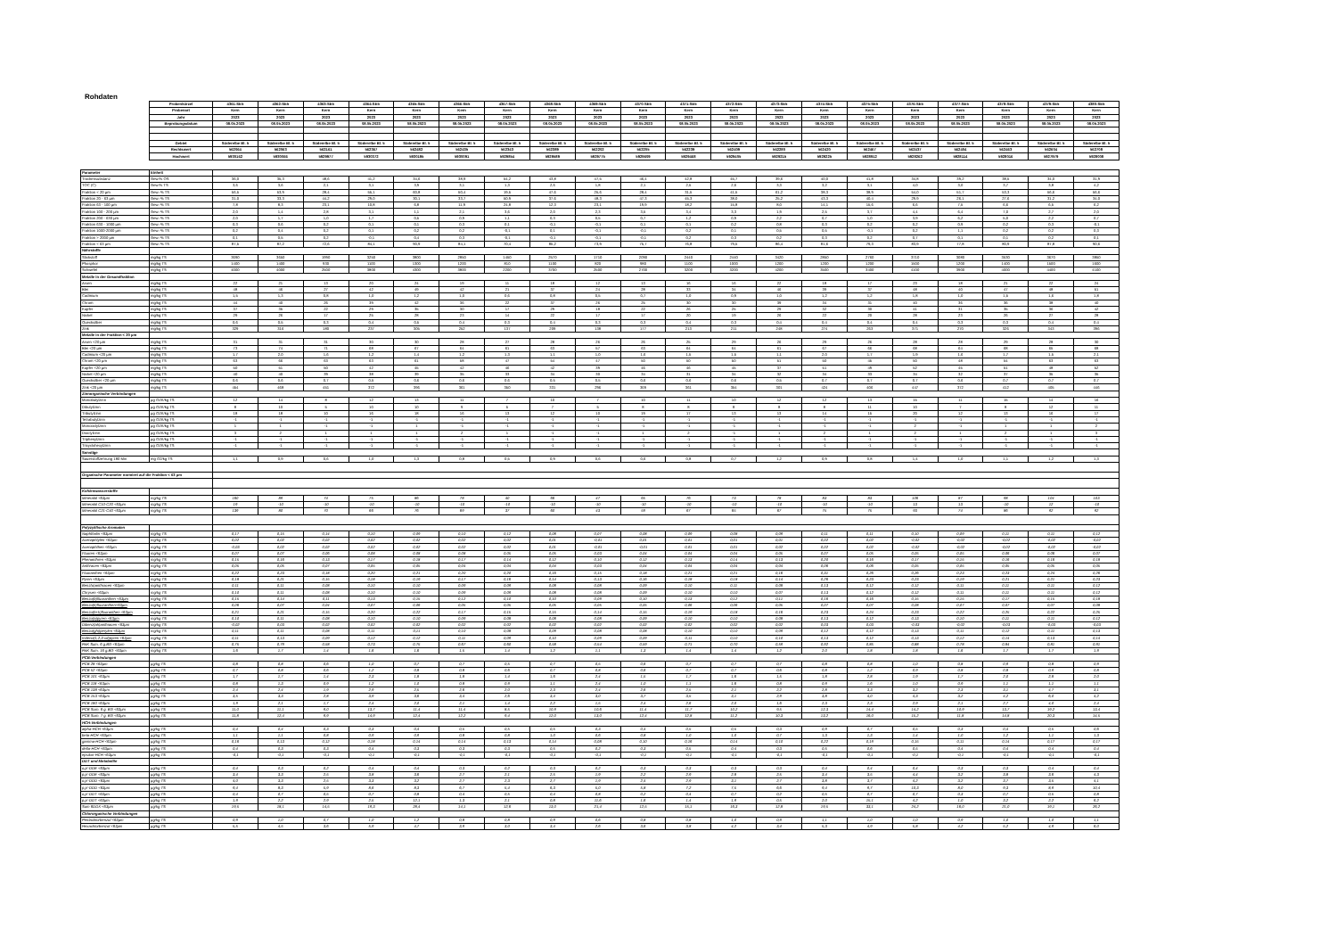Rohdaten
| | Probenkürzel | 4361-SE5 | 4362-SE5 | 4363-SE5 | 4364-SE5 | 4365-SE5 | 4366-SE5 | 4367-SE5 | 4368-SE5 | 4369-SE5 | 4370-SE5 | 4371-SE5 | 4372-SE5 | 4373-SE5 | 4374-SE5 | 4375-SE5 | 4376-SE5 | 4377-SE5 | 4378-SE5 | 4379-SE5 | 4380-SE5 |
| | Probenart | Kern | Kern | Kern | Kern | Kern | Kern | Kern | Kern | Kern | Kern | Kern | Kern | Kern | Kern | Kern | Kern | Kern | Kern | Kern | Kern |
| | Jahr | 2023 | 2023 | 2023 | 2023 | 2023 | 2023 | 2023 | 2023 | 2023 | 2023 | 2023 | 2023 | 2023 | 2023 | 2023 | 2023 | 2023 | 2023 | 2023 | 2023 |
| | Beprobungsdatum | 08.05.2023 | 08.05.2023 | 08.05.2023 | 08.05.2023 | 08.05.2023 | 08.05.2023 | 08.05.2023 | 08.05.2023 | 08.05.2023 | 08.05.2023 | 08.05.2023 | 08.05.2023 | 08.05.2023 | 08.05.2023 | 08.05.2023 | 08.05.2023 | 08.05.2023 | 08.05.2023 | 08.05.2023 | 08.05.2023 |
| | Gebiet | Süderelbe Bl. 5 | Süderelbe Bl. 5 | Süderelbe Bl. 5 | Süderelbe Bl. 5 | Süderelbe Bl. 5 | Süderelbe Bl. 5 | Süderelbe Bl. 5 | Süderelbe Bl. 5 | Süderelbe Bl. 5 | Süderelbe Bl. 5 | Süderelbe Bl. 5 | Süderelbe Bl. 5 | Süderelbe Bl. 5 | Süderelbe Bl. 5 | Süderelbe Bl. 5 | Süderelbe Bl. 5 | Süderelbe Bl. 5 | Süderelbe Bl. 5 | Süderelbe Bl. 5 | Süderelbe Bl. 5 |
| | Rechtswert | 562064 | 562063 | 562161 | 562367 | 562482 | 562435 | 562343 | 562389 | 562202 | 562205 | 562239 | 562409 | 562280 | 562420 | 562467 | 562437 | 562404 | 562463 | 562604 | 562708 |
| | Hochwert | 5930162 | 5930066 | 5929977 | 5930372 | 5930195 | 5930091 | 5929854 | 5929589 | 5929775 | 5929609 | 5929468 | 5929405 | 5929215 | 5929225 | 5928912 | 5928262 | 5928114 | 5928016 | 5927979 | 5928008 |
| Parameter | Einheit | | | | | | | | | | | | | | | | | | | | |
| Trockensubstanz | Gew.% OS | 36,0 | 35,3 | 48,6 | 41,2 | 34,6 | 38,9 | 54,2 | 43,8 | 47,5 | 46,4 | 42,8 | 45,7 | 39,6 | 40,0 | 41,8 | 34,8 | 39,2 | 38,5 | 34,0 | 31,9 |
| TOC (C) | Gew.% TS | 3,6 | 3,6 | 2,1 | 3,1 | 3,9 | 3,1 | 1,3 | 2,6 | 1,8 | 2,1 | 2,5 | 2,6 | 3,3 | 3,2 | 3,1 | 4,0 | 3,0 | 3,7 | 3,8 | 4,2 |
| Fraktion < 20 µm | Gew.-% TS | 56,5 | 53,9 | 28,4 | 55,1 | 60,8 | 50,4 | 19,5 | 47,6 | 25,6 | 28,4 | 31,5 | 41,5 | 61,2 | 38,3 | 38,9 | 54,0 | 51,7 | 53,3 | 56,6 | 56,6 |
| Fraktion 20 - 63 µm | Gew.-% TS | 31,0 | 33,3 | 44,2 | 29,0 | 30,1 | 33,7 | 50,9 | 37,6 | 48,3 | 47,3 | 45,3 | 38,0 | 25,2 | 43,3 | 40,4 | 29,9 | 26,1 | 27,6 | 31,2 | 34,0 |
| Fraktion 63 - 100 µm | Gew.-% TS | 7,8 | 8,3 | 23,1 | 10,8 | 6,8 | 11,9 | 24,8 | 12,3 | 23,1 | 19,9 | 18,2 | 15,8 | 8,0 | 14,1 | 15,6 | 6,6 | 7,5 | 6,6 | 6,5 | 6,2 |
| Fraktion 100 - 200 µm | Gew.-% TS | 2,0 | 1,4 | 2,8 | 3,1 | 1,1 | 2,1 | 3,6 | 2,0 | 2,3 | 3,5 | 3,4 | 3,3 | 1,9 | 2,5 | 3,7 | 4,4 | 6,4 | 7,0 | 2,7 | 2,0 |
| Fraktion 200 - 630 µm | Gew.-% TS | 2,0 | 1,7 | 1,0 | 1,7 | 0,5 | 0,9 | 1,1 | 0,3 | 0,5 | 0,7 | 1,2 | 0,9 | 2,2 | 0,7 | 1,0 | 3,9 | 6,2 | 5,0 | 2,2 | 0,7 |
| Fraktion 630 - 1000 µm | Gew.-% TS | 0,3 | 0,6 | 0,2 | 0,1 | 0,1 | 0,3 | 0,1 | -0,1 | -0,1 | 0,1 | 0,1 | 0,2 | 0,8 | 0,3 | 0,2 | 0,2 | 0,9 | 0,2 | 0,3 | -0,1 |
| Fraktion 1000-2000 µm | Gew.-% TS | 0,2 | 0,4 | 0,2 | 0,1 | 0,2 | 0,2 | -0,1 | 0,1 | -0,1 | -0,1 | 0,2 | 0,1 | 0,5 | 0,5 | -0,1 | 0,2 | 1,1 | 0,2 | 0,2 | 0,3 |
| Fraktion > 2000 µm | Gew.-% TS | 0,1 | 0,5 | 0,2 | -0,1 | 0,4 | 0,3 | -0,1 | -0,1 | -0,1 | -0,1 | 0,2 | 0,3 | 0,2 | 0,3 | 0,2 | 0,7 | 0,1 | 0,1 | 0,2 | 0,1 |
| Fraktion < 63 µm | Gew.-% TS | 87,5 | 87,2 | 72,6 | 84,1 | 90,9 | 84,1 | 70,4 | 85,2 | 73,9 | 75,7 | 76,8 | 79,5 | 86,4 | 81,6 | 79,3 | 83,9 | 77,8 | 80,9 | 87,8 | 90,6 |
| Nährstoffe | | | | | | | | | | | | | | | | | | | | | |
| Stickstoff | mg/kg TS | 3690 | 3650 | 1990 | 3250 | 3800 | 2850 | 1450 | 2570 | 1710 | 2090 | 2440 | 2440 | 3420 | 2850 | 2760 | 3710 | 3080 | 3530 | 3670 | 3850 |
| Phosphor | mg/kg TS | 1400 | 1400 | 930 | 1100 | 1300 | 1200 | 810 | 1100 | 820 | 980 | 1100 | 1000 | 1200 | 1200 | 1200 | 1500 | 1200 | 1400 | 1500 | 1600 |
| Schwefel | mg/kg TS | 4000 | 4000 | 2500 | 3800 | 4300 | 3800 | 2200 | 3700 | 2500 | 2700 | 3200 | 3200 | 4200 | 3500 | 3400 | 4100 | 3900 | 4000 | 4400 | 4100 |
| Metalle in der Gesamtfraktion | | | | | | | | | | | | | | | | | | | | | |
| Arsen | mg/kg TS | 22 | 21 | 13 | 20 | 24 | 19 | 11 | 18 | 12 | 13 | 16 | 16 | 22 | 18 | 17 | 23 | 18 | 21 | 22 | 24 |
| Blei | mg/kg TS | 48 | 46 | 27 | 42 | 49 | 42 | 21 | 37 | 24 | 28 | 33 | 34 | 46 | 39 | 37 | 48 | 40 | 47 | 48 | 51 |
| Cadmium | mg/kg TS | 1,5 | 1,3 | 0,8 | 1,0 | 1,2 | 1,0 | 0,6 | 0,8 | 0,5 | 0,7 | 1,0 | 0,9 | 1,0 | 1,2 | 1,2 | 1,8 | 1,0 | 1,5 | 1,6 | 1,8 |
| Chrom | mg/kg TS | 44 | 40 | 26 | 39 | 42 | 36 | 22 | 37 | 26 | 25 | 30 | 30 | 39 | 34 | 31 | 40 | 36 | 36 | 38 | 40 |
| Kupfer | mg/kg TS | 37 | 35 | 22 | 29 | 35 | 30 | 17 | 29 | 18 | 22 | 26 | 25 | 29 | 32 | 30 | 41 | 31 | 35 | 36 | 42 |
| Nickel | mg/kg TS | 29 | 26 | 17 | 25 | 28 | 23 | 14 | 22 | 17 | 17 | 20 | 19 | 26 | 22 | 20 | 28 | 23 | 26 | 27 | 28 |
| Quecksilber | mg/kg TS | 0,6 | 0,5 | 0,3 | 0,4 | 0,5 | 0,4 | 0,3 | 0,4 | 0,3 | 0,3 | 0,4 | 0,3 | 0,4 | 0,4 | 0,4 | 0,4 | 0,3 | 0,3 | 0,4 | 0,4 |
| Zink | mg/kg TS | 329 | 316 | 180 | 237 | 305 | 252 | 137 | 209 | 138 | 177 | 213 | 211 | 248 | 274 | 263 | 371 | 270 | 326 | 343 | 396 |
| Metalle in der Fraktion < 20 µm | | | | | | | | | | | | | | | | | | | | | |
| Arsen <20 µm | mg/kg TS | 31 | 31 | 31 | 30 | 30 | 28 | 27 | 28 | 26 | 26 | 25 | 29 | 26 | 29 | 26 | 28 | 28 | 29 | 28 | 30 |
| Blei <20 µm | mg/kg TS | 73 | 74 | 71 | 68 | 67 | 64 | 61 | 63 | 57 | 63 | 64 | 64 | 61 | 67 | 66 | 68 | 64 | 68 | 65 | 68 |
| Cadmium <20 µm | mg/kg TS | 1,7 | 2,0 | 1,6 | 1,2 | 1,4 | 1,2 | 1,3 | 1,1 | 1,0 | 1,6 | 1,5 | 1,5 | 1,1 | 2,0 | 1,7 | 1,9 | 1,6 | 1,7 | 1,5 | 2,1 |
| Chrom <20 µm | mg/kg TS | 63 | 66 | 63 | 63 | 61 | 58 | 47 | 54 | 47 | 50 | 50 | 50 | 51 | 50 | 45 | 50 | 48 | 54 | 63 | 63 |
| Kupfer <20 µm | mg/kg TS | 50 | 51 | 50 | 42 | 45 | 42 | 46 | 42 | 39 | 46 | 46 | 45 | 37 | 51 | 49 | 52 | 45 | 51 | 48 | 52 |
| Nickel <20 µm | mg/kg TS | 40 | 40 | 39 | 38 | 39 | 35 | 33 | 34 | 30 | 34 | 31 | 34 | 32 | 34 | 33 | 34 | 32 | 37 | 35 | 35 |
| Quecksilber <20 µm | mg/kg TS | 0,6 | 0,6 | 0,7 | 0,5 | 0,6 | 0,6 | 0,6 | 0,5 | 0,5 | 0,6 | 0,6 | 0,6 | 0,5 | 0,7 | 0,7 | 0,7 | 0,6 | 0,7 | 0,7 | 0,7 |
| Zink <20 µm | mg/kg TS | 454 | 468 | 451 | 372 | 396 | 361 | 350 | 331 | 296 | 369 | 361 | 354 | 301 | 424 | 406 | 447 | 372 | 412 | 405 | 446 |
| Zinnorganische Verbindungen | | | | | | | | | | | | | | | | | | | | | |
| Monobutylzinn | µg OZK/kg TS | 12 | 14 | 8 | 12 | 13 | 11 | 7 | 10 | 7 | 10 | 11 | 10 | 12 | 12 | 13 | 15 | 11 | 15 | 14 | 16 |
| Dibutylzinn | µg OZK/kg TS | 8 | 10 | 5 | 10 | 10 | 9 | 5 | 7 | 5 | 8 | 8 | 8 | 8 | 8 | 11 | 10 | 7 | 8 | 12 | 11 |
| Tributylzinn | µg OZK/kg TS | 18 | 18 | 10 | 16 | 18 | 16 | 13 | 12 | 10 | 19 | 17 | 13 | 13 | 14 | 15 | 20 | 12 | 13 | 16 | 17 |
| Tetrabutylzinn | µg OZK/kg TS | -1 | -1 | -1 | -1 | -1 | -1 | -1 | -1 | -1 | -1 | -1 | -1 | -1 | -1 | -1 | -1 | -1 | -1 | -1 | -1 |
| Monooctylzinn | µg OZK/kg TS | 1 | 1 | -1 | -1 | 1 | -1 | -1 | -1 | -1 | -1 | -1 | -1 | -1 | -1 | -1 | 2 | -1 | 1 | 1 | 2 |
| Dioctylzinn | µg OZK/kg TS | 3 | 2 | 1 | 1 | 1 | 2 | 1 | -1 | -1 | 1 | 2 | -1 | 1 | 2 | 1 | 2 | 1 | 2 | 1 | 3 |
| Triphenylzinn | µg OZK/kg TS | -1 | -1 | -1 | -1 | -1 | -1 | -1 | -1 | -1 | -1 | -1 | -1 | -1 | -1 | -1 | -1 | -1 | -1 | -1 | -1 |
| Tricyclohexylzinn | µg OZK/kg TS | -1 | -1 | -1 | -1 | -1 | -1 | -1 | -1 | -1 | -1 | -1 | -1 | -1 | -1 | -1 | -1 | -1 | -1 | -1 | -1 |
| Sonstige | | | | | | | | | | | | | | | | | | | | | |
| Sauerstoffzehrung 180 Min | mg O2/kg TS | 1,1 | 0,9 | 0,6 | 1,0 | 1,3 | 0,8 | 0,5 | 0,9 | 0,6 | 0,6 | 0,8 | 0,7 | 1,2 | 0,9 | 0,8 | 1,4 | 1,0 | 1,1 | 1,2 | 1,3 |
| Organische Parameter normiert auf die Fraktion < 63 µm | | | | | | | | | | | | | | | | | | | | | |
| Kohlenwasserstoffe | | | | | | | | | | | | | | | | | | | | | |
| Mineralöl <63µm | mg/kg TS | 160 | 89 | 74 | 75 | 86 | 78 | 40 | 66 | 47 | 65 | 76 | 73 | 78 | 83 | 83 | 106 | 87 | 98 | 104 | 103 |
| Mineralöl C10-C20 <63µm | mg/kg TS | 19 | -10 | -10 | -10 | -10 | -10 | -10 | -10 | -10 | -10 | -10 | -10 | -10 | -10 | -10 | 13 | 13 | -10 | 12 | -10 |
| Mineralöl C21-C40 <63µm | mg/kg TS | 139 | 80 | 70 | 66 | 76 | 69 | 37 | 60 | 43 | 59 | 67 | 65 | 67 | 75 | 75 | 93 | 74 | 86 | 92 | 92 |
| Polyzyklische Aromaten | | | | | | | | | | | | | | | | | | | | | |
| Naphthalin <63µm | mg/kg TS | 0,17 | 0,15 | 0,14 | 0,10 | 0,09 | 0,10 | 0,12 | 0,08 | 0,07 | 0,08 | 0,09 | 0,08 | 0,09 | 0,11 | 0,11 | 0,10 | 0,09 | 0,11 | 0,11 | 0,12 |
| Acenaphtylen <63µm | mg/kg TS | 0,02 | 0,02 | 0,02 | 0,02 | 0,02 | 0,02 | 0,02 | 0,01 | -0,01 | 0,01 | 0,01 | 0,01 | 0,01 | 0,02 | 0,02 | -0,02 | -0,02 | -0,02 | -0,02 | -0,02 |
| Acenaphthen <63µm | mg/kg TS | -0,03 | 0,02 | 0,02 | 0,02 | 0,02 | 0,02 | 0,02 | 0,01 | -0,01 | -0,01 | 0,01 | 0,01 | 0,02 | 0,02 | 0,02 | -0,02 | -0,02 | -0,02 | -0,02 | -0,02 |
| Fluoren <63µm | mg/kg TS | 0,07 | 0,07 | 0,06 | 0,08 | 0,08 | 0,08 | 0,05 | 0,05 | 0,03 | 0,04 | 0,04 | 0,04 | 0,05 | 0,07 | 0,05 | 0,05 | 0,05 | 0,06 | 0,06 | 0,07 |
| Phenanthren <63µm | mg/kg TS | 0,15 | 0,16 | 0,13 | 0,17 | 0,18 | 0,17 | 0,14 | 0,12 | 0,10 | 0,12 | 0,13 | 0,14 | 0,13 | 0,20 | 0,16 | 0,17 | 0,15 | 0,16 | 0,16 | 0,18 |
| Anthracen <63µm | mg/kg TS | 0,05 | 0,05 | 0,07 | 0,05 | 0,05 | 0,04 | 0,04 | 0,04 | 0,03 | 0,04 | 0,04 | 0,04 | 0,04 | 0,06 | 0,06 | 0,05 | 0,05 | 0,05 | 0,05 | 0,05 |
| Fluoranthen <63µm | mg/kg TS | 0,22 | 0,23 | 0,18 | 0,20 | 0,21 | 0,20 | 0,20 | 0,16 | 0,15 | 0,18 | 0,21 | 0,21 | 0,16 | 0,31 | 0,26 | 0,26 | 0,23 | 0,23 | 0,24 | 0,26 |
| Pyren <63µm | mg/kg TS | 0,18 | 0,21 | 0,15 | 0,18 | 0,19 | 0,17 | 0,16 | 0,14 | 0,13 | 0,16 | 0,18 | 0,18 | 0,14 | 0,26 | 0,23 | 0,23 | 0,19 | 0,21 | 0,21 | 0,23 |
| Benz(a)anthracen <63µm | mg/kg TS | 0,11 | 0,11 | 0,08 | 0,10 | 0,10 | 0,09 | 0,09 | 0,08 | 0,08 | 0,09 | 0,10 | 0,11 | 0,08 | 0,13 | 0,12 | 0,12 | 0,11 | 0,11 | 0,11 | 0,12 |
| Chrysen <63µm | mg/kg TS | 0,10 | 0,11 | 0,08 | 0,10 | 0,10 | 0,09 | 0,09 | 0,08 | 0,08 | 0,09 | 0,10 | 0,10 | 0,07 | 0,13 | 0,12 | 0,12 | 0,11 | 0,11 | 0,11 | 0,12 |
| Benzo(b)fluoranthen <63µm | mg/kg TS | 0,15 | 0,14 | 0,11 | 0,13 | 0,15 | 0,12 | 0,10 | 0,10 | 0,09 | 0,10 | 0,13 | 0,12 | 0,11 | 0,16 | 0,16 | 0,15 | 0,15 | 0,17 | 0,15 | 0,18 |
| Benzo(k)fluoranthen<63µm | mg/kg TS | 0,06 | 0,07 | 0,04 | 0,07 | 0,06 | 0,05 | 0,05 | 0,05 | 0,05 | 0,05 | 0,06 | 0,06 | 0,05 | 0,07 | 0,07 | 0,08 | 0,07 | 0,07 | 0,07 | 0,08 |
| Benzo(b+k)fluoranthen <63µm | mg/kg TS | 0,21 | 0,21 | 0,15 | 0,20 | 0,22 | 0,17 | 0,15 | 0,15 | 0,14 | 0,15 | 0,19 | 0,18 | 0,16 | 0,23 | 0,24 | 0,23 | 0,22 | 0,25 | 0,22 | 0,25 |
| Benzo(a)pyren <63µm | mg/kg TS | 0,10 | 0,11 | 0,08 | 0,10 | 0,10 | 0,09 | 0,08 | 0,08 | 0,08 | 0,09 | 0,10 | 0,10 | 0,08 | 0,13 | 0,12 | 0,13 | 0,10 | 0,11 | 0,11 | 0,12 |
| Dibenz(ah)anthracen <63µm | mg/kg TS | -0,02 | 0,03 | 0,02 | 0,02 | 0,02 | 0,02 | 0,02 | 0,02 | 0,02 | 0,02 | 0,02 | 0,02 | 0,02 | 0,03 | 0,03 | -0,03 | -0,02 | -0,03 | -0,03 | -0,03 |
| Benzo(ghi)perylen <63µm | mg/kg TS | 0,11 | 0,11 | 0,08 | 0,11 | 0,11 | 0,10 | 0,08 | 0,09 | 0,08 | 0,08 | 0,10 | 0,10 | 0,09 | 0,12 | 0,12 | 0,13 | 0,11 | 0,12 | 0,11 | 0,13 |
| Indeno(1,2,3-cd)pyren <63µm | mg/kg TS | 0,11 | 0,13 | 0,09 | 0,12 | 0,12 | 0,11 | 0,09 | 0,10 | 0,09 | 0,09 | 0,11 | 0,10 | 0,10 | 0,13 | 0,12 | 0,13 | 0,12 | 0,14 | 0,13 | 0,14 |
| PAK Sum. 6 g.BG <63µm | mg/kg TS | 0,75 | 0,79 | 0,58 | 0,73 | 0,75 | 0,67 | 0,60 | 0,58 | 0,54 | 0,59 | 0,71 | 0,70 | 0,59 | 0,92 | 0,85 | 0,88 | 0,78 | 0,84 | 0,81 | 0,91 |
| PAK Sum. 16 g.BG <63µm | mg/kg TS | 1,6 | 1,7 | 1,4 | 1,6 | 1,6 | 1,5 | 1,4 | 1,2 | 1,1 | 1,3 | 1,4 | 1,4 | 1,2 | 2,0 | 1,8 | 1,8 | 1,6 | 1,7 | 1,7 | 1,9 |
| PCB-Verbindungen | | | | | | | | | | | | | | | | | | | | | |
| PCB 28 <63µm | µg/kg TS | 0,8 | 0,8 | 0,6 | 1,0 | 0,7 | 0,7 | 0,5 | 0,7 | 0,5 | 0,6 | 0,7 | 0,7 | 0,7 | 0,8 | 0,8 | 1,0 | 0,8 | 0,9 | 0,8 | 0,9 |
| PCB 52 <63µm | µg/kg TS | 0,7 | 0,8 | 0,6 | 1,2 | 0,8 | 0,8 | 0,6 | 0,7 | 0,8 | 0,6 | 0,7 | 0,7 | 0,6 | 0,8 | 1,2 | 0,9 | 0,8 | 0,8 | 0,9 | 0,8 |
| PCB 101 <63µm | µg/kg TS | 1,7 | 1,7 | 1,4 | 2,3 | 1,8 | 1,8 | 1,4 | 1,6 | 2,4 | 1,5 | 1,7 | 1,6 | 1,5 | 1,8 | 2,8 | 1,9 | 1,7 | 2,0 | 2,8 | 2,0 |
| PCB 118 <63µm | µg/kg TS | 0,8 | 1,3 | 0,9 | 1,2 | 1,0 | 0,8 | 0,9 | 1,1 | 2,4 | 1,0 | 1,1 | 1,6 | 0,8 | 0,9 | 1,6 | 1,0 | 0,9 | 1,1 | 1,1 | 1,1 |
| PCB 138 <63µm | µg/kg TS | 2,4 | 2,4 | 1,9 | 2,9 | 2,5 | 2,6 | 2,0 | 2,3 | 2,4 | 2,6 | 2,5 | 2,1 | 2,2 | 2,8 | 3,3 | 3,2 | 2,3 | 3,1 | 4,7 | 3,1 |
| PCB 153 <63µm | µg/kg TS | 3,5 | 3,3 | 2,8 | 3,9 | 3,6 | 3,4 | 2,6 | 3,4 | 3,0 | 3,7 | 3,5 | 3,1 | 2,9 | 3,8 | 4,0 | 4,3 | 3,2 | 4,2 | 6,0 | 4,2 |
| PCB 180 <63µm | µg/kg TS | 1,9 | 2,1 | 1,7 | 2,4 | 2,0 | 2,1 | 1,4 | 2,2 | 1,5 | 2,4 | 2,6 | 2,0 | 1,6 | 2,3 | 2,3 | 2,9 | 2,1 | 2,7 | 4,0 | 2,4 |
| PCB Sum. 6 g. BG <63µm | µg/kg TS | 11,0 | 11,1 | 9,0 | 13,7 | 11,4 | 11,4 | 8,5 | 10,9 | 10,6 | 11,4 | 11,7 | 10,2 | 9,5 | 12,3 | 14,4 | 14,2 | 10,9 | 13,7 | 19,2 | 13,4 |
| PCB Sum. 7 g. BG <63µm | µg/kg TS | 11,8 | 12,4 | 9,9 | 14,9 | 12,4 | 12,2 | 9,4 | 12,0 | 13,0 | 12,4 | 12,8 | 11,2 | 10,3 | 13,2 | 16,0 | 15,2 | 11,8 | 14,8 | 20,3 | 14,5 |
| HCH-Verbindungen | | | | | | | | | | | | | | | | | | | | | |
| alpha-HCH <63µm | µg/kg TS | 0,4 | 0,4 | 0,3 | 0,3 | 0,4 | 0,5 | 0,5 | 0,5 | 0,3 | 0,4 | 0,5 | 0,5 | 0,3 | 0,9 | 0,7 | 0,5 | 0,3 | 0,4 | 0,5 | 0,6 |
| beta-HCH <63µm | µg/kg TS | 1,1 | 1,1 | 0,8 | 0,9 | 0,9 | 0,8 | 0,8 | 1,0 | 0,6 | 0,8 | 1,0 | 1,0 | 0,7 | 1,3 | 1,3 | 1,4 | 1,0 | 1,2 | 1,1 | 1,3 |
| gamma-HCH <63µm | µg/kg TS | 0,16 | 0,13 | 0,12 | 0,18 | 0,14 | 0,14 | 0,13 | 0,14 | 0,08 | 0,10 | 0,16 | 0,14 | 0,10 | 0,22 | 0,19 | 0,15 | 0,11 | 0,14 | 0,17 | 0,17 |
| delta-HCH <63µm | µg/kg TS | 0,4 | 0,3 | 0,3 | 0,4 | 0,3 | 0,3 | 0,3 | 0,5 | 0,2 | 0,3 | 0,5 | 0,4 | 0,3 | 0,5 | 0,6 | 0,5 | 0,4 | 0,4 | 0,4 | 0,4 |
| epsilon-HCH <63µm | µg/kg TS | -0,1 | -0,1 | -0,1 | -0,1 | -0,1 | -0,1 | -0,1 | -0,1 | -0,1 | -0,1 | -0,1 | -0,1 | -0,1 | -0,1 | -0,1 | -0,1 | -0,1 | -0,1 | -0,1 | -0,1 |
| DDT und Metabolite | | | | | | | | | | | | | | | | | | | | | |
| o,p'-DDE <63µm | µg/kg TS | 0,4 | 0,3 | 0,2 | 0,4 | 0,4 | 0,3 | 0,2 | 0,3 | 0,2 | 0,3 | 0,3 | 0,3 | 0,3 | 0,4 | 0,4 | 0,4 | 0,3 | 0,3 | 0,4 | 0,4 |
| p,p'-DDE <63µm | µg/kg TS | 3,4 | 3,3 | 2,5 | 3,8 | 3,6 | 2,7 | 2,1 | 2,5 | 1,9 | 2,2 | 2,9 | 2,8 | 2,5 | 3,4 | 3,5 | 4,4 | 3,2 | 3,8 | 3,6 | 4,3 |
| o,p'-DDD <63µm | µg/kg TS | 4,0 | 3,3 | 2,5 | 3,3 | 3,2 | 2,7 | 2,3 | 2,7 | 1,9 | 2,4 | 2,9 | 3,1 | 2,7 | 3,8 | 3,7 | 4,2 | 3,2 | 3,7 | 3,5 | 4,1 |
| p,p'-DDD <63µm | µg/kg TS | 9,4 | 8,3 | 5,9 | 8,6 | 8,3 | 6,7 | 5,4 | 6,3 | 5,0 | 5,8 | 7,2 | 7,5 | 6,6 | 9,4 | 9,7 | 10,3 | 8,0 | 9,3 | 8,9 | 10,4 |
| o,p'-DDT <63µm | µg/kg TS | 0,4 | 0,7 | 0,5 | 0,7 | 0,8 | 0,4 | 0,5 | 0,4 | 0,8 | 0,2 | 0,4 | 0,7 | 0,2 | 0,5 | 0,7 | 0,7 | 0,3 | 0,7 | 0,5 | 0,8 |
| p,p'-DDT <63µm | µg/kg TS | 1,9 | 2,2 | 2,9 | 2,5 | 12,1 | 1,3 | 2,1 | 0,8 | 11,6 | 1,6 | 1,4 | 1,9 | 0,5 | 2,0 | 15,1 | 4,2 | 1,0 | 3,2 | 2,2 | 6,2 |
| Sum 6DDX <63µm | µg/kg TS | 19,5 | 18,1 | 14,5 | 19,3 | 28,4 | 14,1 | 12,6 | 13,0 | 21,4 | 12,5 | 15,1 | 16,3 | 12,8 | 19,5 | 33,1 | 24,2 | 16,0 | 21,0 | 19,1 | 26,2 |
| Chlororganische Verbindungen | | | | | | | | | | | | | | | | | | | | | |
| Pentachlorbenzol <63µm | µg/kg TS | 0,9 | 1,0 | 0,7 | 1,0 | 1,2 | 0,8 | 0,8 | 0,9 | 0,6 | 0,8 | 0,8 | 1,0 | 0,9 | 1,1 | 1,0 | 1,0 | 0,9 | 1,0 | 1,0 | 1,1 |
| Hexachlorbenzol <63µm | µg/kg TS | 5,5 | 4,5 | 3,6 | 5,9 | 4,7 | 3,9 | 3,0 | 3,4 | 2,6 | 3,6 | 3,8 | 4,2 | 3,4 | 5,3 | 4,9 | 5,8 | 4,2 | 5,2 | 4,9 | 6,0 |